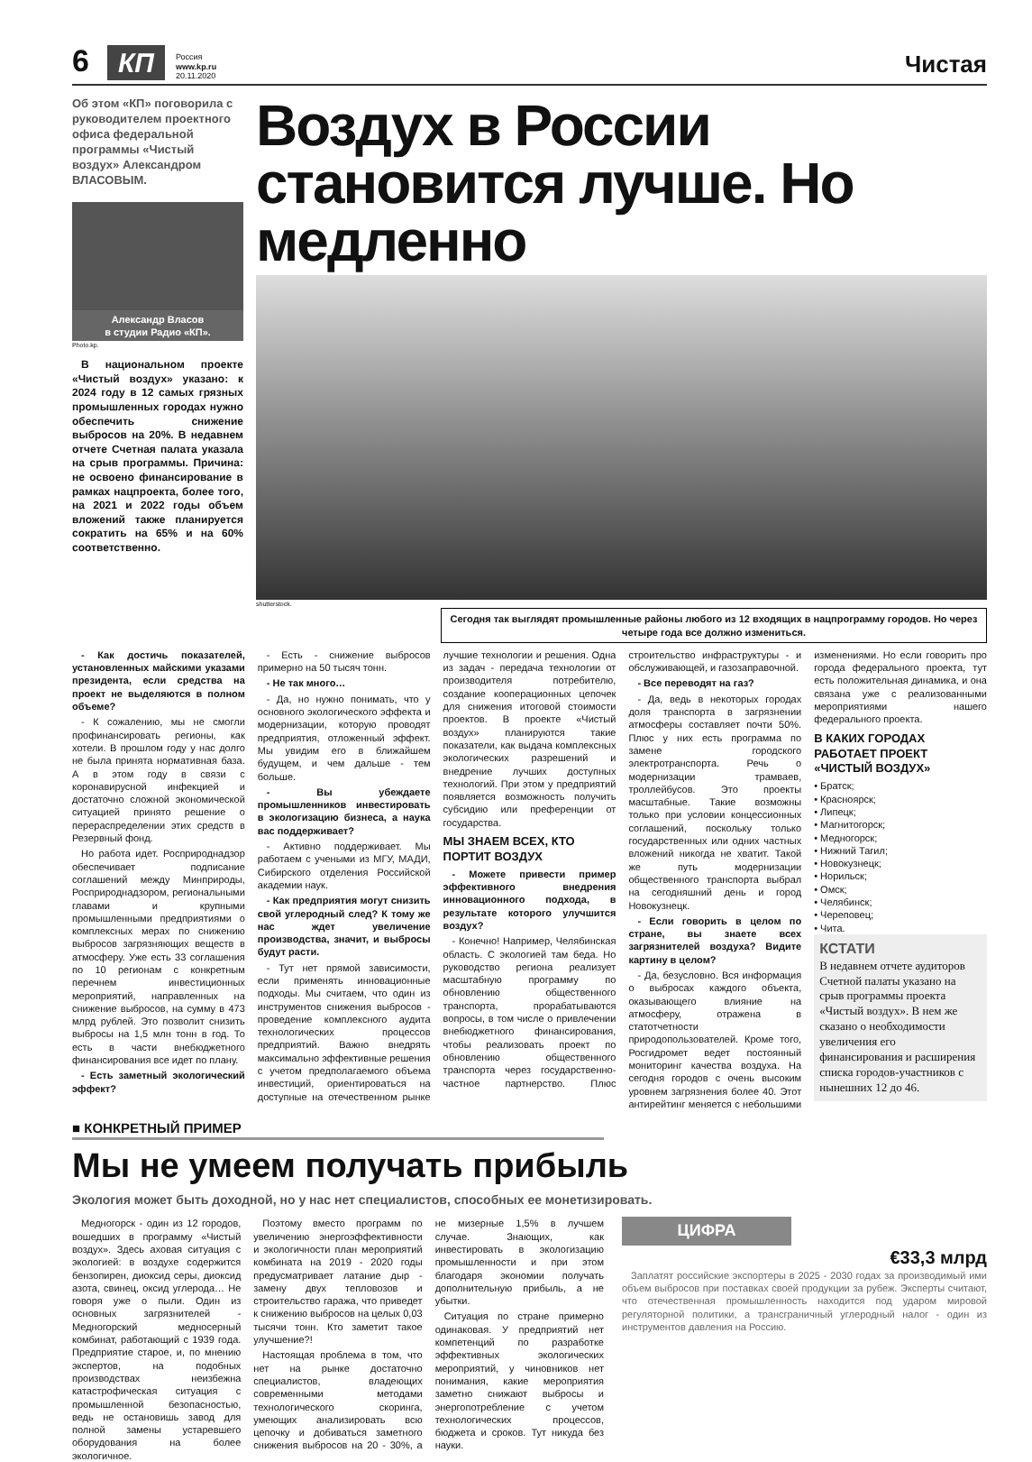6 КП Россия
www.kp.ru
20.11.2020 Чистая
Об этом «КП» поговорила с руководителем проектного офиса федеральной программы «Чистый воздух» Александром ВЛАСОВЫМ.
Александр Власов
в студии Радио «КП».
Photo.kp.
В национальном проекте «Чистый воздух» указано: к 2024 году в 12 самых грязных промышленных городах нужно обеспечить снижение выбросов на 20%. В недавнем отчете Счетная палата указала на срыв программы. Причина: не освоено финансирование в рамках нацпроекта, более того, на 2021 и 2022 годы объем вложений также планируется сократить на 65% и на 60% соответственно.
Воздух в России становится лучше. Но медленно
shutterstock.
Сегодня так выглядят промышленные районы любого из 12 входящих в нацпрограмму городов. Но через четыре года все должно измениться.
- Как достичь показателей, установленных майскими указами президента, если средства на проект не выделяются в полном объеме?
- К сожалению, мы не смогли профинансировать регионы, как хотели. В прошлом году у нас долго не была принята нормативная база. А в этом году в связи с коронавирусной инфекцией и достаточно сложной экономической ситуацией принято решение о перераспределении этих средств в Резервный фонд.
Но работа идет. Росприроднадзор обеспечивает подписание соглашений между Минприроды, Росприроднадзором, региональными главами и крупными промышленными предприятиями о комплексных мерах по снижению выбросов загрязняющих веществ в атмосферу. Уже есть 33 соглашения по 10 регионам с конкретным перечнем инвестиционных мероприятий, направленных на снижение выбросов, на сумму в 473 млрд рублей. Это позволит снизить выбросы на 1,5 млн тонн в год. То есть в части внебюджетного финансирования все идет по плану.
- Есть заметный экологический эффект?
- Есть - снижение выбросов примерно на 50 тысяч тонн.
- Не так много…
- Да, но нужно понимать, что у основного экологического эффекта и модернизации, которую проводят предприятия, отложенный эффект. Мы увидим его в ближайшем будущем, и чем дальше - тем больше.
- Вы убеждаете промышленников инвестировать в экологизацию бизнеса, а наука вас поддерживает?
- Активно поддерживает. Мы работаем с учеными из МГУ, МАДИ, Сибирского отделения Российской академии наук.
- Как предприятия могут снизить свой углеродный след? К тому же нас ждет увеличение производства, значит, и выбросы будут расти.
- Тут нет прямой зависимости, если применять инновационные подходы. Мы считаем, что один из инструментов снижения выбросов - проведение комплексного аудита технологических процессов предприятий. Важно внедрять максимально эффективные решения с учетом предполагаемого объема инвестиций, ориентироваться на доступные на отечественном рынке лучшие технологии и решения. Одна из задач - передача технологии от производителя потребителю, создание кооперационных цепочек для снижения итоговой стоимости проектов. В проекте «Чистый воздух» планируются такие показатели, как выдача комплексных экологических разрешений и внедрение лучших доступных технологий. При этом у предприятий появляется возможность получить субсидию или преференции от государства.
МЫ ЗНАЕМ ВСЕХ, КТО ПОРТИТ ВОЗДУХ
- Можете привести пример эффективного внедрения инновационного подхода, в результате которого улучшится воздух?
- Конечно! Например, Челябинская область. С экологией там беда. Но руководство региона реализует масштабную программу по обновлению общественного транспорта, прорабатываются вопросы, в том числе о привлечении внебюджетного финансирования, чтобы реализовать проект по обновлению общественного транспорта через государственно-частное партнерство. Плюс строительство инфраструктуры - и обслуживающей, и газозаправочной.
- Все переводят на газ?
- Да, ведь в некоторых городах доля транспорта в загрязнении атмосферы составляет почти 50%. Плюс у них есть программа по замене городского электротранспорта. Речь о модернизации трамваев, троллейбусов. Это проекты масштабные. Такие возможны только при условии концессионных соглашений, поскольку только государственных или одних частных вложений никогда не хватит. Такой же путь модернизации общественного транспорта выбрал на сегодняшний день и город Новокузнецк.
- Если говорить в целом по стране, вы знаете всех загрязнителей воздуха? Видите картину в целом?
- Да, безусловно. Вся информация о выбросах каждого объекта, оказывающего влияние на атмосферу, отражена в статотчетности природопользователей. Кроме того, Росгидромет ведет постоянный мониторинг качества воздуха. На сегодня городов с очень высоким уровнем загрязнения более 40. Этот антирейтинг меняется с небольшими изменениями. Но если говорить про города федерального проекта, тут есть положительная динамика, и она связана уже с реализованными мероприятиями нашего федерального проекта.
В КАКИХ ГОРОДАХ РАБОТАЕТ ПРОЕКТ «ЧИСТЫЙ ВОЗДУХ»
• Братск;
• Красноярск;
• Липецк;
• Магнитогорск;
• Медногорск;
• Нижний Тагил;
• Новокузнецк;
• Норильск;
• Омск;
• Челябинск;
• Череповец;
• Чита.
КСТАТИ
В недавнем отчете аудиторов Счетной палаты указано на срыв программы проекта «Чистый воздух». В нем же сказано о необходимости увеличения его финансирования и расширения списка городов-участников с нынешних 12 до 46.
■ КОНКРЕТНЫЙ ПРИМЕР
Мы не умеем получать прибыль
Экология может быть доходной, но у нас нет специалистов, способных ее монетизировать.
Медногорск - один из 12 городов, вошедших в программу «Чистый воздух». Здесь аховая ситуация с экологией: в воздухе содержится бензопирен, диоксид серы, диоксид азота, свинец, оксид углерода… Не говоря уже о пыли. Один из основных загрязнителей - Медногорский медносерный комбинат, работающий с 1939 года. Предприятие старое, и, по мнению экспертов, на подобных производствах неизбежна катастрофическая ситуация с промышленной безопасностью, ведь не остановишь завод для полной замены устаревшего оборудования на более экологичное.
Поэтому вместо программ по увеличению энергоэффективности и экологичности план мероприятий комбината на 2019 - 2020 годы предусматривает латание дыр - замену двух тепловозов и строительство гаража, что приведет к снижению выбросов на целых 0,03 тысячи тонн. Кто заметит такое улучшение?!
Настоящая проблема в том, что нет на рынке достаточно специалистов, владеющих современными методами технологического скоринга, умеющих анализировать всю цепочку и добиваться заметного снижения выбросов на 20 - 30%, а не мизерные 1,5% в лучшем случае. Знающих, как инвестировать в экологизацию промышленности и при этом благодаря экономии получать дополнительную прибыль, а не убытки.
Ситуация по стране примерно одинаковая. У предприятий нет компетенций по разработке эффективных экологических мероприятий, у чиновников нет понимания, какие мероприятия заметно снижают выбросы и энергопотребление с учетом технологических процессов, бюджета и сроков. Тут никуда без науки.
ЦИФРА
€33,3 млрд
Заплатят российские экспортеры в 2025 - 2030 годах за производимый ими объем выбросов при поставках своей продукции за рубеж. Эксперты считают, что отечественная промышленность находится под ударом мировой регуляторной политики, а трансграничный углеродный налог - один из инструментов давления на Россию.